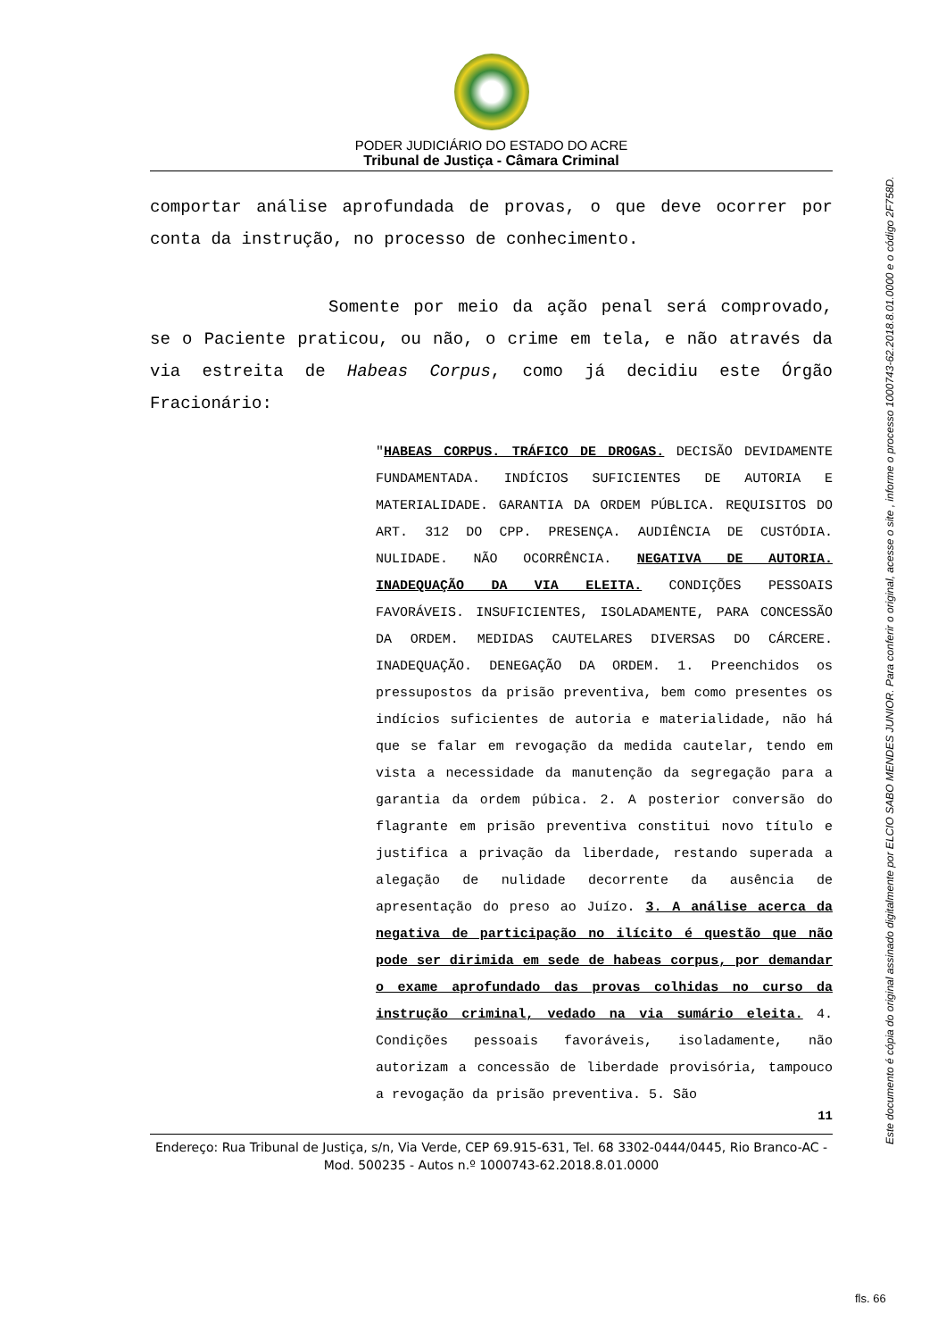PODER JUDICIÁRIO DO ESTADO DO ACRE
Tribunal de Justiça - Câmara Criminal
comportar análise aprofundada de provas, o que deve ocorrer por conta da instrução, no processo de conhecimento.
Somente por meio da ação penal será comprovado, se o Paciente praticou, ou não, o crime em tela, e não através da via estreita de Habeas Corpus, como já decidiu este Órgão Fracionário:
"HABEAS CORPUS. TRÁFICO DE DROGAS. DECISÃO DEVIDAMENTE FUNDAMENTADA. INDÍCIOS SUFICIENTES DE AUTORIA E MATERIALIDADE. GARANTIA DA ORDEM PÚBLICA. REQUISITOS DO ART. 312 DO CPP. PRESENÇA. AUDIÊNCIA DE CUSTÓDIA. NULIDADE. NÃO OCORRÊNCIA. NEGATIVA DE AUTORIA. INADEQUAÇÃO DA VIA ELEITA. CONDIÇÕES PESSOAIS FAVORÁVEIS. INSUFICIENTES, ISOLADAMENTE, PARA CONCESSÃO DA ORDEM. MEDIDAS CAUTELARES DIVERSAS DO CÁRCERE. INADEQUAÇÃO. DENEGAÇÃO DA ORDEM. 1. Preenchidos os pressupostos da prisão preventiva, bem como presentes os indícios suficientes de autoria e materialidade, não há que se falar em revogação da medida cautelar, tendo em vista a necessidade da manutenção da segregação para a garantia da ordem púbica. 2. A posterior conversão do flagrante em prisão preventiva constitui novo título e justifica a privação da liberdade, restando superada a alegação de nulidade decorrente da ausência de apresentação do preso ao Juízo. 3. A análise acerca da negativa de participação no ilícito é questão que não pode ser dirimida em sede de habeas corpus, por demandar o exame aprofundado das provas colhidas no curso da instrução criminal, vedado na via sumário eleita. 4. Condições pessoais favoráveis, isoladamente, não autorizam a concessão de liberdade provisória, tampouco a revogação da prisão preventiva. 5. São
11
Endereço: Rua Tribunal de Justiça, s/n, Via Verde, CEP 69.915-631, Tel. 68 3302-0444/0445, Rio Branco-AC - Mod. 500235 - Autos n.º 1000743-62.2018.8.01.0000
Este documento é cópia do original assinado digitalmente por ELCIO SABO MENDES JUNIOR. Para conferir o original, acesse o site , informe o processo 1000743-62.2018.8.01.0000 e o código 2F758D.
fls. 66